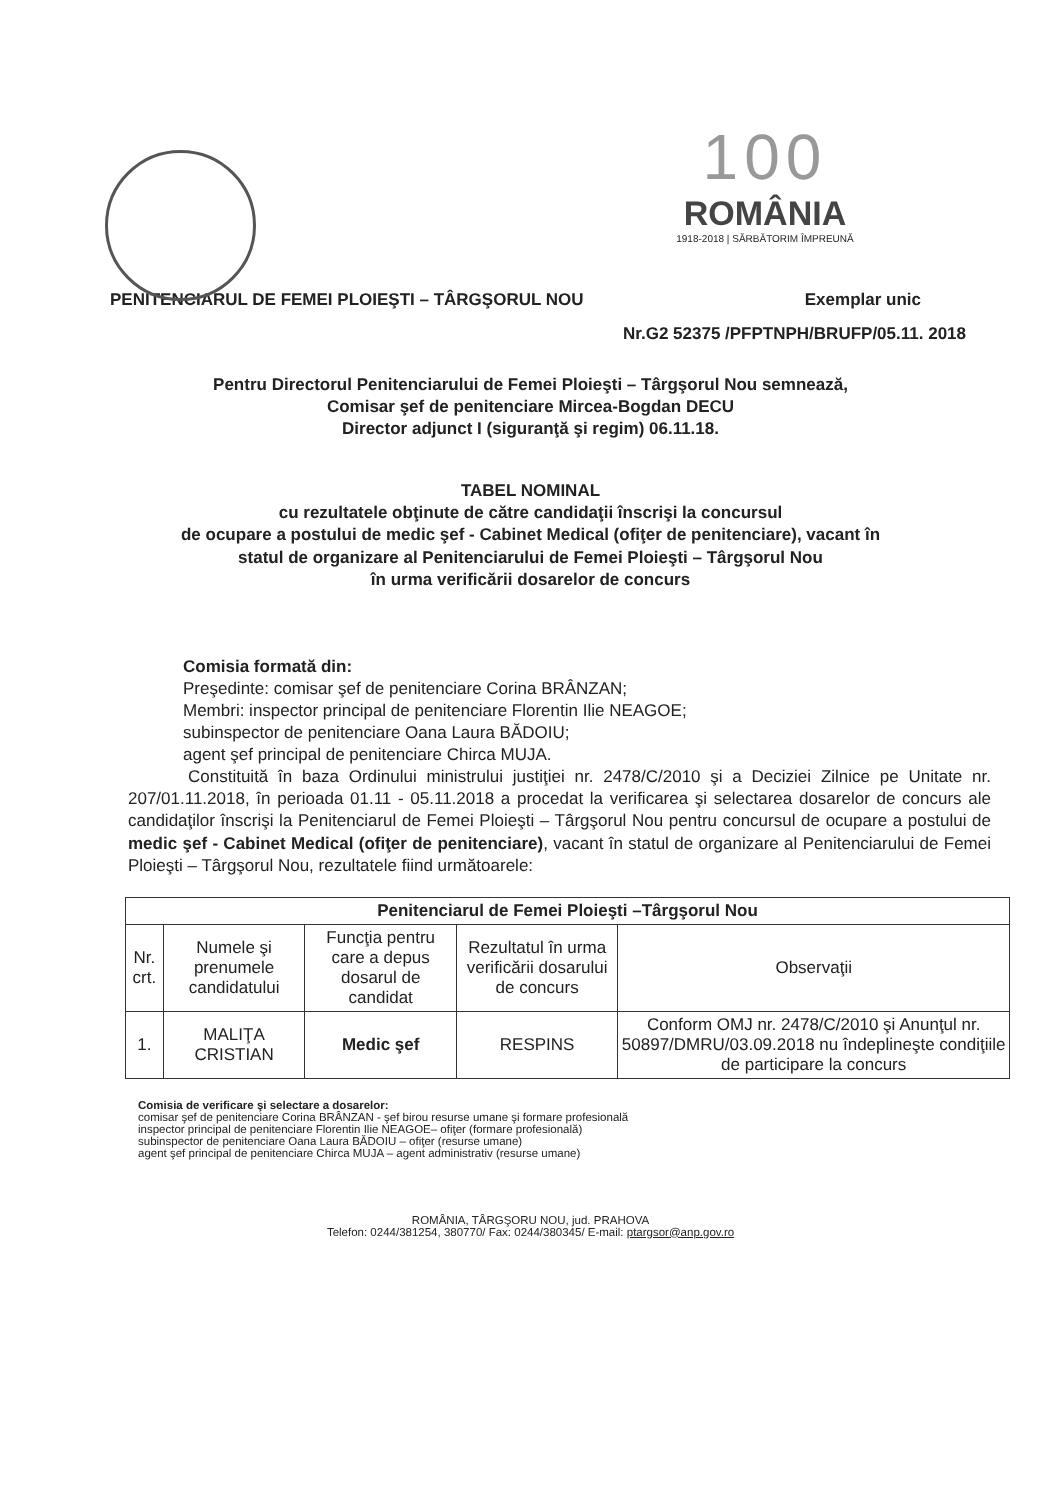100
ROMÂNIA
1918-2018 | SĂRBĂTORIM ÎMPREUNĂ
PENITENCIARUL DE FEMEI PLOIEŞTI – TÂRGŞORUL NOU Exemplar unic
Nr.G2 52375 /PFPTNPH/BRUFP/05.11. 2018
Pentru Directorul Penitenciarului de Femei Ploieşti – Târgşorul Nou semnează,
Comisar şef de penitenciare Mircea-Bogdan DECU
Director adjunct I (siguranţă şi regim) 06.11.18.
TABEL NOMINAL
cu rezultatele obţinute de către candidaţii înscrişi la concursul
de ocupare a postului de medic şef - Cabinet Medical (ofiţer de penitenciare), vacant în
statul de organizare al Penitenciarului de Femei Ploieşti – Târgşorul Nou
în urma verificării dosarelor de concurs
Comisia formată din:
Preşedinte: comisar şef de penitenciare Corina BRÂNZAN;
Membri: inspector principal de penitenciare Florentin Ilie NEAGOE;
subinspector de penitenciare Oana Laura BĂDOIU;
agent şef principal de penitenciare Chirca MUJA.
Constituită în baza Ordinului ministrului justiţiei nr. 2478/C/2010 şi a Deciziei Zilnice pe Unitate nr. 207/01.11.2018, în perioada 01.11 - 05.11.2018 a procedat la verificarea şi selectarea dosarelor de concurs ale candidaţilor înscrişi la Penitenciarul de Femei Ploieşti – Târgşorul Nou pentru concursul de ocupare a postului de medic şef - Cabinet Medical (ofiţer de penitenciare), vacant în statul de organizare al Penitenciarului de Femei Ploieşti – Târgşorul Nou, rezultatele fiind următoarele:
| Penitenciarul de Femei Ploieşti –Târgşorul Nou | | | | |
| --- | --- | --- | --- | --- |
| Nr. crt. | Numele şi prenumele candidatului | Funcţia pentru care a depus dosarul de candidat | Rezultatul în urma verificării dosarului de concurs | Observaţii |
| 1. | MALIŢA CRISTIAN | Medic şef | RESPINS | Conform OMJ nr. 2478/C/2010 şi Anunţul nr. 50897/DMRU/03.09.2018 nu îndeplineşte condiţiile de participare la concurs |
Comisia de verificare şi selectare a dosarelor:
comisar şef de penitenciare Corina BRÂNZAN - şef birou resurse umane şi formare profesională
inspector principal de penitenciare Florentin Ilie NEAGOE– ofiţer (formare profesională)
subinspector de penitenciare Oana Laura BĂDOIU – ofiţer (resurse umane)
agent şef principal de penitenciare Chirca MUJA – agent administrativ (resurse umane)
ROMÂNIA, TÂRGŞORU NOU, jud. PRAHOVA
Telefon: 0244/381254, 380770/ Fax: 0244/380345/ E-mail: ptargsor@anp.gov.ro